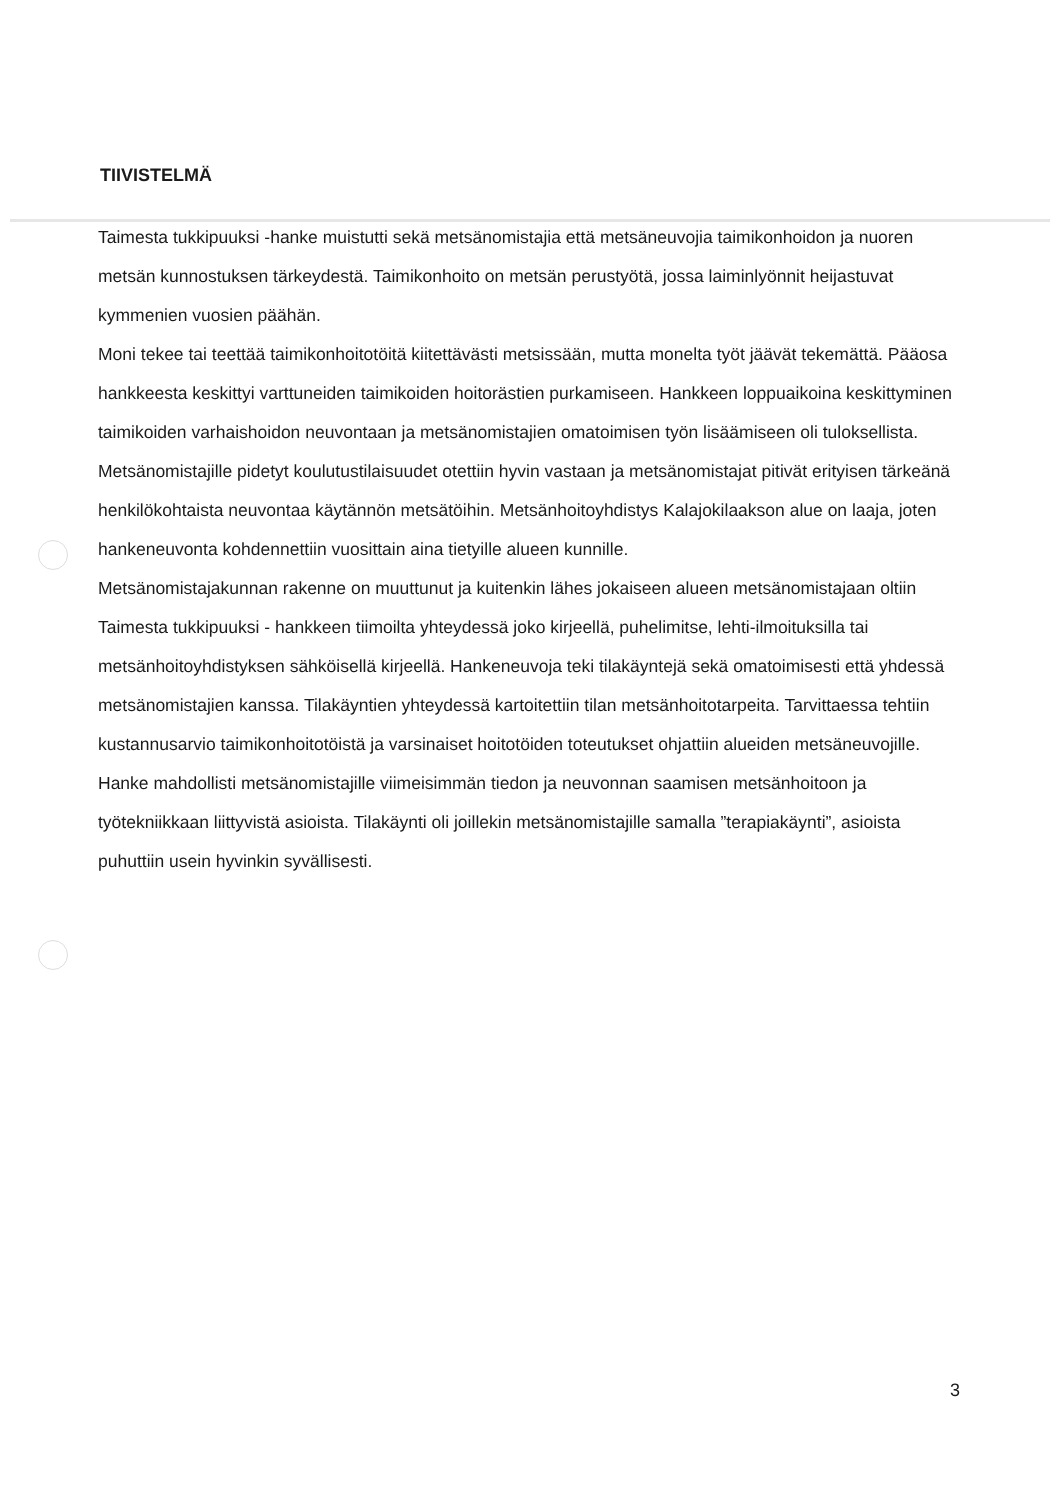TIIVISTELMÄ
Taimesta tukkipuuksi -hanke muistutti sekä metsänomistajia että metsäneuvojia taimikonhoidon ja nuoren metsän kunnostuksen tärkeydestä. Taimikonhoito on metsän perustyötä, jossa laiminlyönnit heijastuvat kymmenien vuosien päähän.
Moni tekee tai teettää taimikonhoitotöitä kiitettävästi metsissään, mutta monelta työt jäävät tekemättä. Pääosa hankkeesta keskittyi varttuneiden taimikoiden hoitorästien purkamiseen. Hankkeen loppuaikoina keskittyminen taimikoiden varhaishoidon neuvontaan ja metsänomistajien omatoimisen työn lisäämiseen oli tuloksellista.
Metsänomistajille pidetyt koulutustilaisuudet otettiin hyvin vastaan ja metsänomistajat pitivät erityisen tärkeänä henkilökohtaista neuvontaa käytännön metsätöihin. Metsänhoitoyhdistys Kalajokilaakson alue on laaja, joten hankeneuvonta kohdennettiin vuosittain aina tietyille alueen kunnille.
Metsänomistajakunnan rakenne on muuttunut ja kuitenkin lähes jokaiseen alueen metsänomistajaan oltiin Taimesta tukkipuuksi - hankkeen tiimoilta yhteydessä joko kirjeellä, puhelimitse, lehti-ilmoituksilla tai metsänhoitoyhdistyksen sähköisellä kirjeellä. Hankeneuvoja teki tilakäyntejä sekä omatoimisesti että yhdessä metsänomistajien kanssa. Tilakäyntien yhteydessä kartoitettiin tilan metsänhoitotarpeita. Tarvittaessa tehtiin kustannusarvio taimikonhoitotöistä ja varsinaiset hoitotöiden toteutukset ohjattiin alueiden metsäneuvojille.
Hanke mahdollisti metsänomistajille viimeisimmän tiedon ja neuvonnan saamisen metsänhoitoon ja työtekniikkaan liittyvistä asioista. Tilakäynti oli joillekin metsänomistajille samalla ”terapiakäynti”, asioista puhuttiin usein hyvinkin syvällisesti.
3